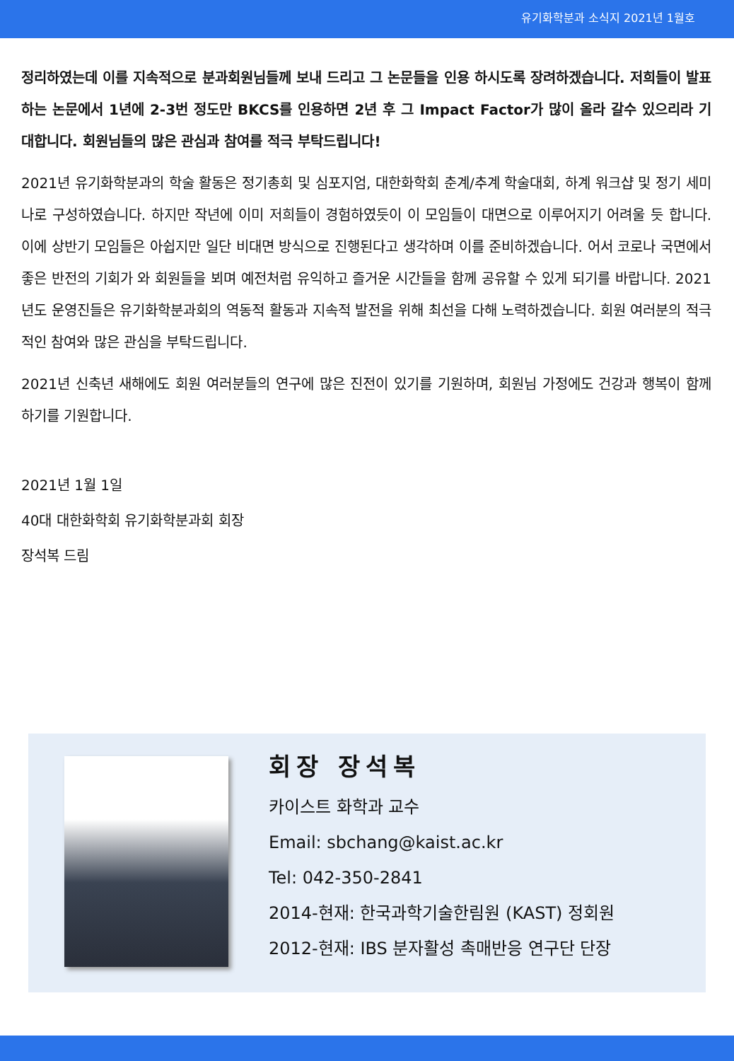유기화학분과 소식지 2021년 1월호
정리하였는데 이를 지속적으로 분과회원님들께 보내 드리고 그 논문들을 인용 하시도록 장려하겠습니다. 저희들이 발표하는 논문에서 1년에 2-3번 정도만 BKCS를 인용하면 2년 후 그 Impact Factor가 많이 올라 갈수 있으리라 기대합니다. 회원님들의 많은 관심과 참여를 적극 부탁드립니다!
2021년 유기화학분과의 학술 활동은 정기총회 및 심포지엄, 대한화학회 춘계/추계 학술대회, 하계 워크샵 및 정기 세미나로 구성하였습니다. 하지만 작년에 이미 저희들이 경험하였듯이 이 모임들이 대면으로 이루어지기 어려울 듯 합니다. 이에 상반기 모임들은 아쉽지만 일단 비대면 방식으로 진행된다고 생각하며 이를 준비하겠습니다. 어서 코로나 국면에서 좋은 반전의 기회가 와 회원들을 뵈며 예전처럼 유익하고 즐거운 시간들을 함께 공유할 수 있게 되기를 바랍니다. 2021년도 운영진들은 유기화학분과회의 역동적 활동과 지속적 발전을 위해 최선을 다해 노력하겠습니다. 회원 여러분의 적극적인 참여와 많은 관심을 부탁드립니다.
2021년 신축년 새해에도 회원 여러분들의 연구에 많은 진전이 있기를 기원하며, 회원님 가정에도 건강과 행복이 함께 하기를 기원합니다.
2021년 1월 1일
40대 대한화학회 유기화학분과회 회장
장석복 드림
회장 장석복
카이스트 화학과 교수
Email: sbchang@kaist.ac.kr
Tel: 042-350-2841
2014-현재: 한국과학기술한림원 (KAST) 정회원
2012-현재: IBS 분자활성 촉매반응 연구단 단장